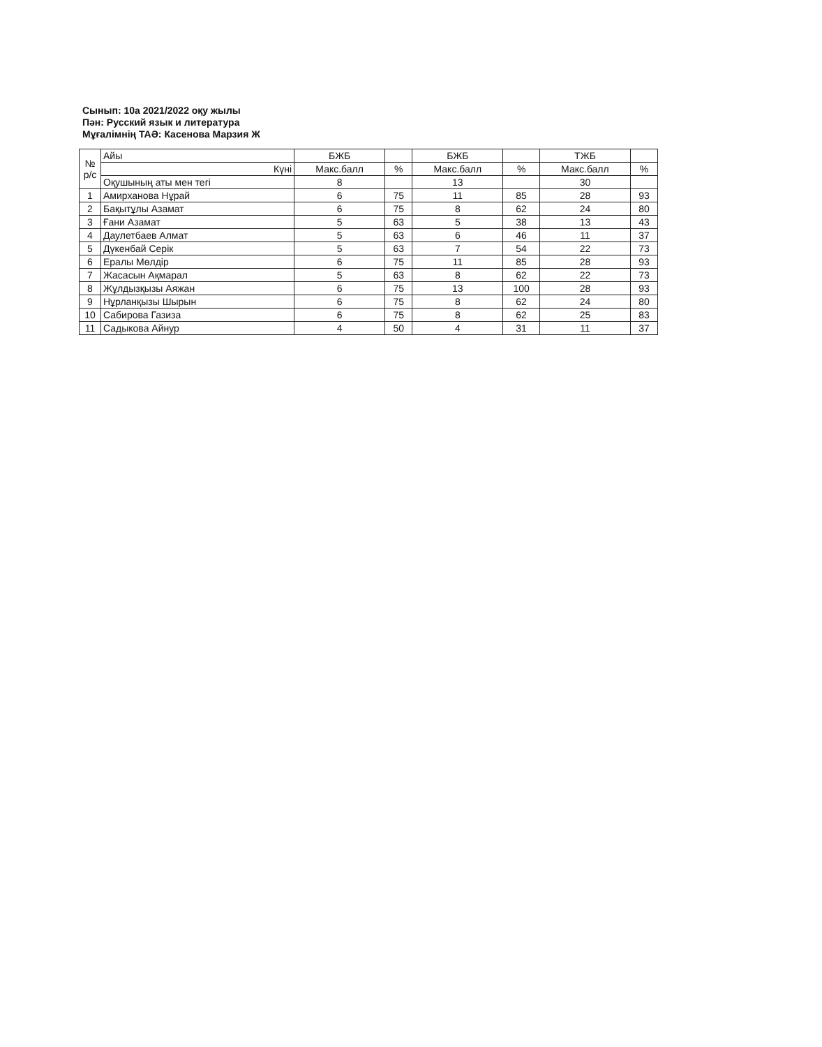Сынып: 10а 2021/2022 оқу жылы
Пән: Русский язык и литература
Мұғалімнің ТАӘ: Касенова Марзия Ж
| № р/с | Айы | БЖБ | | БЖБ | | ТЖБ | |
| | Күні | Макс.балл | % | Макс.балл | % | Макс.балл | % |
| | Оқушының аты мен тегі | 8 | | 13 | | 30 | |
| 1 | Амирханова Нұрай | 6 | 75 | 11 | 85 | 28 | 93 |
| 2 | Бақытұлы Азамат | 6 | 75 | 8 | 62 | 24 | 80 |
| 3 | Ғани Азамат | 5 | 63 | 5 | 38 | 13 | 43 |
| 4 | Даулетбаев Алмат | 5 | 63 | 6 | 46 | 11 | 37 |
| 5 | Дүкенбай Серік | 5 | 63 | 7 | 54 | 22 | 73 |
| 6 | Ералы Мөлдір | 6 | 75 | 11 | 85 | 28 | 93 |
| 7 | Жасасын Ақмарал | 5 | 63 | 8 | 62 | 22 | 73 |
| 8 | Жұлдызқызы Аяжан | 6 | 75 | 13 | 100 | 28 | 93 |
| 9 | Нұрланқызы Шырын | 6 | 75 | 8 | 62 | 24 | 80 |
| 10 | Сабирова Газиза | 6 | 75 | 8 | 62 | 25 | 83 |
| 11 | Садыкова Айнур | 4 | 50 | 4 | 31 | 11 | 37 |